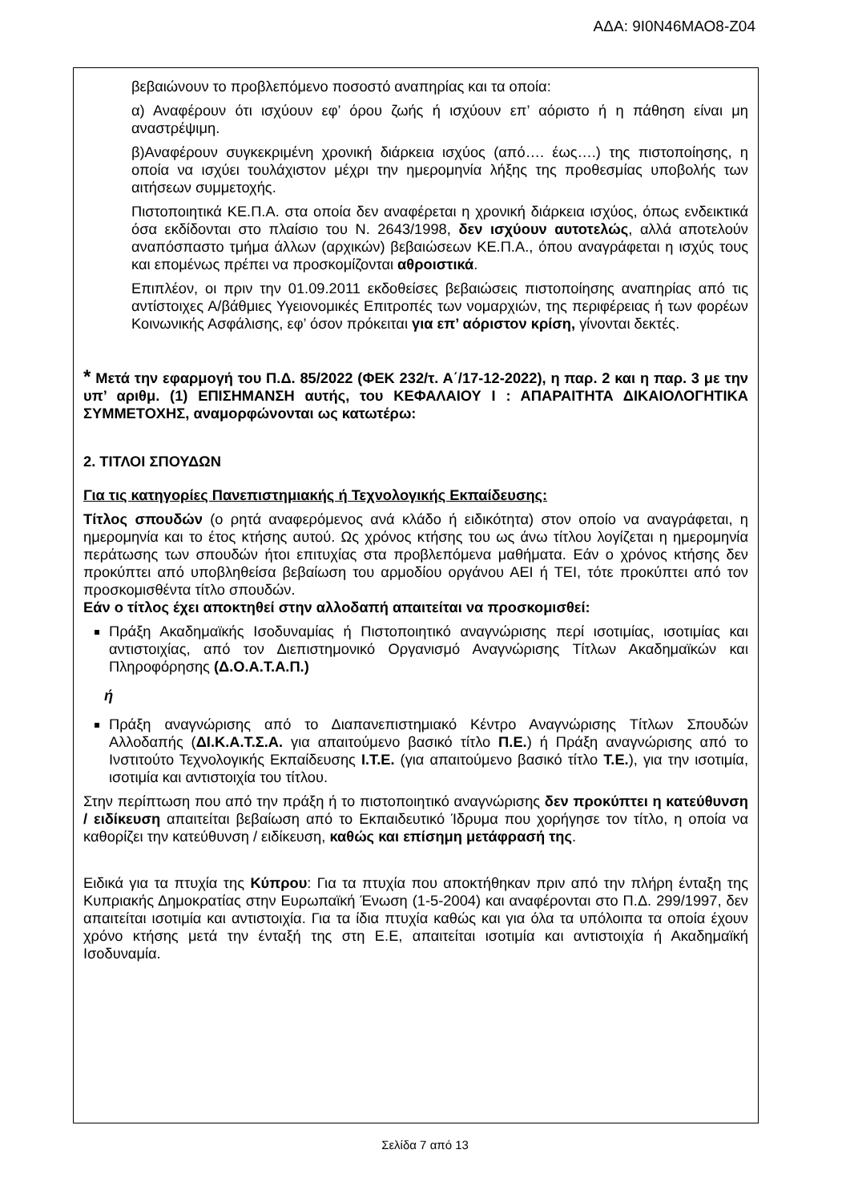ΑΔΑ: 9Ι0Ν46ΜΑΟ8-Ζ04
βεβαιώνουν το προβλεπόμενο ποσοστό αναπηρίας και τα οποία:
α) Αναφέρουν ότι ισχύουν εφ’ όρου ζωής ή ισχύουν επ’ αόριστο ή η πάθηση είναι μη αναστρέψιμη.
β)Αναφέρουν συγκεκριμένη χρονική διάρκεια ισχύος (από…. έως….) της πιστοποίησης, η οποία να ισχύει τουλάχιστον μέχρι την ημερομηνία λήξης της προθεσμίας υποβολής των αιτήσεων συμμετοχής.
Πιστοποιητικά ΚΕ.Π.Α. στα οποία δεν αναφέρεται η χρονική διάρκεια ισχύος, όπως ενδεικτικά όσα εκδίδονται στο πλαίσιο του Ν. 2643/1998, δεν ισχύουν αυτοτελώς, αλλά αποτελούν αναπόσπαστο τμήμα άλλων (αρχικών) βεβαιώσεων ΚΕ.Π.Α., όπου αναγράφεται η ισχύς τους και επομένως πρέπει να προσκομίζονται αθροιστικά.
Επιπλέον, οι πριν την 01.09.2011 εκδοθείσες βεβαιώσεις πιστοποίησης αναπηρίας από τις αντίστοιχες Α/βάθμιες Υγειονομικές Επιτροπές των νομαρχιών, της περιφέρειας ή των φορέων Κοινωνικής Ασφάλισης, εφ’ όσον πρόκειται για επ’ αόριστον κρίση, γίνονται δεκτές.
* Μετά την εφαρμογή του Π.Δ. 85/2022 (ΦΕΚ 232/τ. Α΄/17-12-2022), η παρ. 2 και η παρ. 3 με την υπ’ αριθμ. (1) ΕΠΙΣΗΜΑΝΣΗ αυτής, του ΚΕΦΑΛΑΙΟΥ Ι : ΑΠΑΡΑΙΤΗΤΑ ΔΙΚΑΙΟΛΟΓΗΤΙΚΑ ΣΥΜΜΕΤΟΧΗΣ, αναμορφώνονται ως κατωτέρω:
2. ΤΙΤΛΟΙ ΣΠΟΥΔΩΝ
Για τις κατηγορίες Πανεπιστημιακής ή Τεχνολογικής Εκπαίδευσης:
Τίτλος σπουδών (ο ρητά αναφερόμενος ανά κλάδο ή ειδικότητα) στον οποίο να αναγράφεται, η ημερομηνία και το έτος κτήσης αυτού. Ως χρόνος κτήσης του ως άνω τίτλου λογίζεται η ημερομηνία περάτωσης των σπουδών ήτοι επιτυχίας στα προβλεπόμενα μαθήματα. Εάν ο χρόνος κτήσης δεν προκύπτει από υποβληθείσα βεβαίωση του αρμοδίου οργάνου ΑΕΙ ή ΤΕΙ, τότε προκύπτει από τον προσκομισθέντα τίτλο σπουδών.
Εάν ο τίτλος έχει αποκτηθεί στην αλλοδαπή απαιτείται να προσκομισθεί:
Πράξη Ακαδημαϊκής Ισοδυναμίας ή Πιστοποιητικό αναγνώρισης περί ισοτιμίας, ισοτιμίας και αντιστοιχίας, από τον Διεπιστημονικό Οργανισμό Αναγνώρισης Τίτλων Ακαδημαϊκών και Πληροφόρησης (Δ.Ο.Α.Τ.Α.Π.)
ή
Πράξη αναγνώρισης από το Διαπανεπιστημιακό Κέντρο Αναγνώρισης Τίτλων Σπουδών Αλλοδαπής (ΔΙ.Κ.Α.Τ.Σ.Α. για απαιτούμενο βασικό τίτλο Π.Ε.) ή Πράξη αναγνώρισης από το Ινστιτούτο Τεχνολογικής Εκπαίδευσης Ι.Τ.Ε. (για απαιτούμενο βασικό τίτλο Τ.Ε.), για την ισοτιμία, ισοτιμία και αντιστοιχία του τίτλου.
Στην περίπτωση που από την πράξη ή το πιστοποιητικό αναγνώρισης δεν προκύπτει η κατεύθυνση / ειδίκευση απαιτείται βεβαίωση από το Εκπαιδευτικό Ίδρυμα που χορήγησε τον τίτλο, η οποία να καθορίζει την κατεύθυνση / ειδίκευση, καθώς και επίσημη μετάφρασή της.
Ειδικά για τα πτυχία της Κύπρου: Για τα πτυχία που αποκτήθηκαν πριν από την πλήρη ένταξη της Κυπριακής Δημοκρατίας στην Ευρωπαϊκή Ένωση (1-5-2004) και αναφέρονται στο Π.Δ. 299/1997, δεν απαιτείται ισοτιμία και αντιστοιχία. Για τα ίδια πτυχία καθώς και για όλα τα υπόλοιπα τα οποία έχουν χρόνο κτήσης μετά την ένταξή της στη Ε.Ε, απαιτείται ισοτιμία και αντιστοιχία ή Ακαδημαϊκή Ισοδυναμία.
Σελίδα 7 από 13